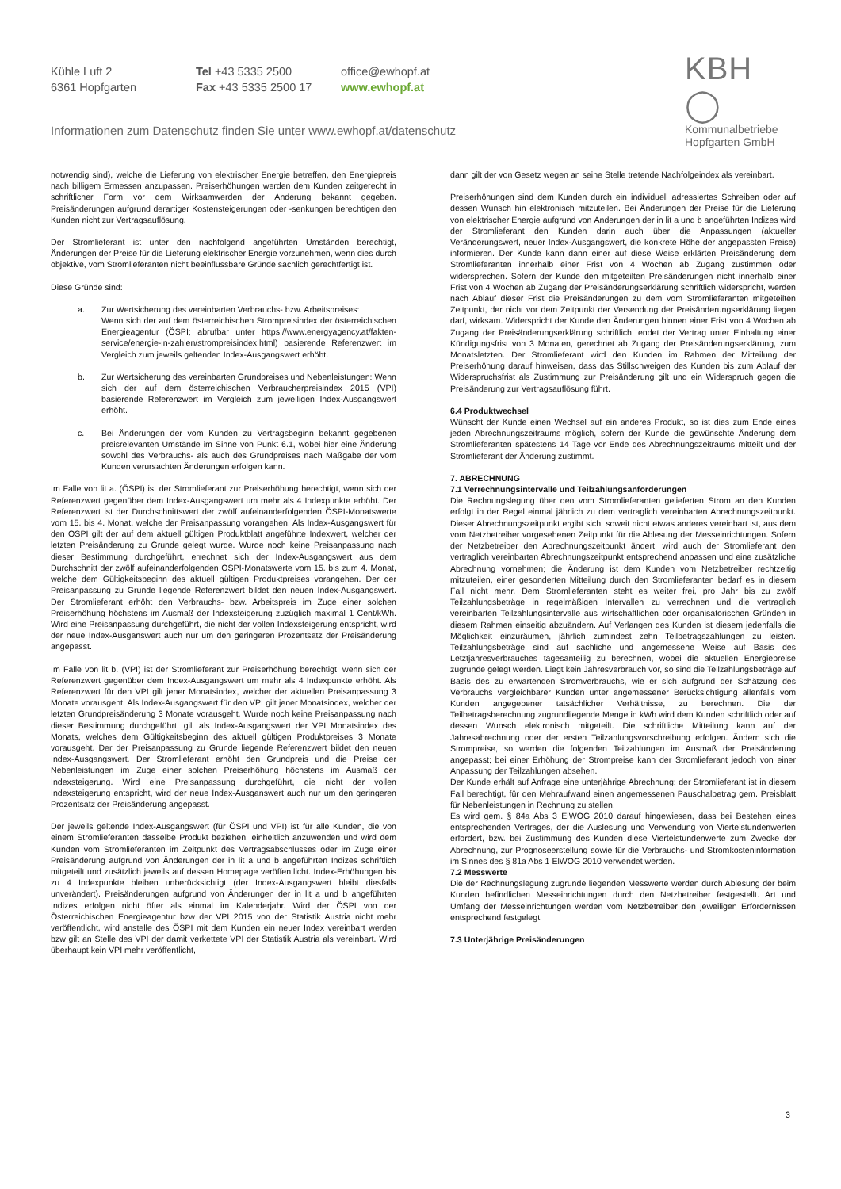KBH ◯
Kommunalbetriebe
Hopfgarten GmbH
Kühle Luft 2 Tel +43 5335 2500 office@ewhopf.at
6361 Hopfgarten Fax +43 5335 2500 17 www.ewhopf.at
Informationen zum Datenschutz finden Sie unter www.ewhopf.at/datenschutz
notwendig sind), welche die Lieferung von elektrischer Energie betreffen, den Energiepreis nach billigem Ermessen anzupassen. Preiserhöhungen werden dem Kunden zeitgerecht in schriftlicher Form vor dem Wirksamwerden der Änderung bekannt gegeben. Preisänderungen aufgrund derartiger Kostensteigerungen oder -senkungen berechtigen den Kunden nicht zur Vertragsauflösung.
Der Stromlieferant ist unter den nachfolgend angeführten Umständen berechtigt, Änderungen der Preise für die Lieferung elektrischer Energie vorzunehmen, wenn dies durch objektive, vom Stromlieferanten nicht beeinflussbare Gründe sachlich gerechtfertigt ist.
Diese Gründe sind:
a. Zur Wertsicherung des vereinbarten Verbrauchs- bzw. Arbeitspreises:
Wenn sich der auf dem österreichischen Strompreisindex der österreichischen Energieagentur (ÖSPI; abrufbar unter https://www.energyagency.at/fakten-service/energie-in-zahlen/strompreisindex.html) basierende Referenzwert im Vergleich zum jeweils geltenden Index-Ausgangswert erhöht.
b. Zur Wertsicherung des vereinbarten Grundpreises und Nebenleistungen: Wenn sich der auf dem österreichischen Verbraucherpreisindex 2015 (VPI) basierende Referenzwert im Vergleich zum jeweiligen Index-Ausgangswert erhöht.
c. Bei Änderungen der vom Kunden zu Vertragsbeginn bekannt gegebenen preisrelevanten Umstände im Sinne von Punkt 6.1, wobei hier eine Änderung sowohl des Verbrauchs- als auch des Grundpreises nach Maßgabe der vom Kunden verursachten Änderungen erfolgen kann.
Im Falle von lit a. (ÖSPI) ist der Stromlieferant zur Preiserhöhung berechtigt, wenn sich der Referenzwert gegenüber dem Index-Ausgangswert um mehr als 4 Indexpunkte erhöht. Der Referenzwert ist der Durchschnittswert der zwölf aufeinanderfolgenden ÖSPI-Monatswerte vom 15. bis 4. Monat, welche der Preisanpassung vorangehen. Als Index-Ausgangswert für den ÖSPI gilt der auf dem aktuell gültigen Produktblatt angeführte Indexwert, welcher der letzten Preisänderung zu Grunde gelegt wurde. Wurde noch keine Preisanpassung nach dieser Bestimmung durchgeführt, errechnet sich der Index-Ausgangswert aus dem Durchschnitt der zwölf aufeinanderfolgenden ÖSPI-Monatswerte vom 15. bis zum 4. Monat, welche dem Gültigkeitsbeginn des aktuell gültigen Produktpreises vorangehen. Der der Preisanpassung zu Grunde liegende Referenzwert bildet den neuen Index-Ausgangswert. Der Stromlieferant erhöht den Verbrauchs- bzw. Arbeitspreis im Zuge einer solchen Preiserhöhung höchstens im Ausmaß der Indexsteigerung zuzüglich maximal 1 Cent/kWh. Wird eine Preisanpassung durchgeführt, die nicht der vollen Indexsteigerung entspricht, wird der neue Index-Ausganswert auch nur um den geringeren Prozentsatz der Preisänderung angepasst.
Im Falle von lit b. (VPI) ist der Stromlieferant zur Preiserhöhung berechtigt, wenn sich der Referenzwert gegenüber dem Index-Ausgangswert um mehr als 4 Indexpunkte erhöht. Als Referenzwert für den VPI gilt jener Monatsindex, welcher der aktuellen Preisanpassung 3 Monate vorausgeht. Als Index-Ausgangswert für den VPI gilt jener Monatsindex, welcher der letzten Grundpreisänderung 3 Monate vorausgeht. Wurde noch keine Preisanpassung nach dieser Bestimmung durchgeführt, gilt als Index-Ausgangswert der VPI Monatsindex des Monats, welches dem Gültigkeitsbeginn des aktuell gültigen Produktpreises 3 Monate vorausgeht. Der der Preisanpassung zu Grunde liegende Referenzwert bildet den neuen Index-Ausgangswert. Der Stromlieferant erhöht den Grundpreis und die Preise der Nebenleistungen im Zuge einer solchen Preiserhöhung höchstens im Ausmaß der Indexsteigerung. Wird eine Preisanpassung durchgeführt, die nicht der vollen Indexsteigerung entspricht, wird der neue Index-Ausganswert auch nur um den geringeren Prozentsatz der Preisänderung angepasst.
Der jeweils geltende Index-Ausgangswert (für ÖSPI und VPI) ist für alle Kunden, die von einem Stromlieferanten dasselbe Produkt beziehen, einheitlich anzuwenden und wird dem Kunden vom Stromlieferanten im Zeitpunkt des Vertragsabschlusses oder im Zuge einer Preisänderung aufgrund von Änderungen der in lit a und b angeführten Indizes schriftlich mitgeteilt und zusätzlich jeweils auf dessen Homepage veröffentlicht. Index-Erhöhungen bis zu 4 Indexpunkte bleiben unberücksichtigt (der Index-Ausgangswert bleibt diesfalls unverändert). Preisänderungen aufgrund von Änderungen der in lit a und b angeführten Indizes erfolgen nicht öfter als einmal im Kalenderjahr. Wird der ÖSPI von der Österreichischen Energieagentur bzw der VPI 2015 von der Statistik Austria nicht mehr veröffentlicht, wird anstelle des ÖSPI mit dem Kunden ein neuer Index vereinbart werden bzw gilt an Stelle des VPI der damit verkettete VPI der Statistik Austria als vereinbart. Wird überhaupt kein VPI mehr veröffentlicht,
dann gilt der von Gesetz wegen an seine Stelle tretende Nachfolgeindex als vereinbart.
Preiserhöhungen sind dem Kunden durch ein individuell adressiertes Schreiben oder auf dessen Wunsch hin elektronisch mitzuteilen. Bei Änderungen der Preise für die Lieferung von elektrischer Energie aufgrund von Änderungen der in lit a und b angeführten Indizes wird der Stromlieferant den Kunden darin auch über die Anpassungen (aktueller Veränderungswert, neuer Index-Ausgangswert, die konkrete Höhe der angepassten Preise) informieren. Der Kunde kann dann einer auf diese Weise erklärten Preisänderung dem Stromlieferanten innerhalb einer Frist von 4 Wochen ab Zugang zustimmen oder widersprechen. Sofern der Kunde den mitgeteilten Preisänderungen nicht innerhalb einer Frist von 4 Wochen ab Zugang der Preisänderungserklärung schriftlich widerspricht, werden nach Ablauf dieser Frist die Preisänderungen zu dem vom Stromlieferanten mitgeteilten Zeitpunkt, der nicht vor dem Zeitpunkt der Versendung der Preisänderungserklärung liegen darf, wirksam. Widerspricht der Kunde den Änderungen binnen einer Frist von 4 Wochen ab Zugang der Preisänderungserklärung schriftlich, endet der Vertrag unter Einhaltung einer Kündigungsfrist von 3 Monaten, gerechnet ab Zugang der Preisänderungserklärung, zum Monatsletzten. Der Stromlieferant wird den Kunden im Rahmen der Mitteilung der Preiserhöhung darauf hinweisen, dass das Stillschweigen des Kunden bis zum Ablauf der Widerspruchsfrist als Zustimmung zur Preisänderung gilt und ein Widerspruch gegen die Preisänderung zur Vertragsauflösung führt.
6.4 Produktwechsel
Wünscht der Kunde einen Wechsel auf ein anderes Produkt, so ist dies zum Ende eines jeden Abrechnungszeitraums möglich, sofern der Kunde die gewünschte Änderung dem Stromlieferanten spätestens 14 Tage vor Ende des Abrechnungszeitraums mitteilt und der Stromlieferant der Änderung zustimmt.
7. ABRECHNUNG
7.1 Verrechnungsintervalle und Teilzahlungsanforderungen
Die Rechnungslegung über den vom Stromlieferanten gelieferten Strom an den Kunden erfolgt in der Regel einmal jährlich zu dem vertraglich vereinbarten Abrechnungszeitpunkt. Dieser Abrechnungszeitpunkt ergibt sich, soweit nicht etwas anderes vereinbart ist, aus dem vom Netzbetreiber vorgesehenen Zeitpunkt für die Ablesung der Messeinrichtungen. Sofern der Netzbetreiber den Abrechnungszeitpunkt ändert, wird auch der Stromlieferant den vertraglich vereinbarten Abrechnungszeitpunkt entsprechend anpassen und eine zusätzliche Abrechnung vornehmen; die Änderung ist dem Kunden vom Netzbetreiber rechtzeitig mitzuteilen, einer gesonderten Mitteilung durch den Stromlieferanten bedarf es in diesem Fall nicht mehr. Dem Stromlieferanten steht es weiter frei, pro Jahr bis zu zwölf Teilzahlungsbeträge in regelmäßigen Intervallen zu verrechnen und die vertraglich vereinbarten Teilzahlungsintervalle aus wirtschaftlichen oder organisatorischen Gründen in diesem Rahmen einseitig abzuändern. Auf Verlangen des Kunden ist diesem jedenfalls die Möglichkeit einzuräumen, jährlich zumindest zehn Teilbetragszahlungen zu leisten. Teilzahlungsbeträge sind auf sachliche und angemessene Weise auf Basis des Letztjahresverbrauches tagesanteilig zu berechnen, wobei die aktuellen Energiepreise zugrunde gelegt werden. Liegt kein Jahresverbrauch vor, so sind die Teilzahlungsbeträge auf Basis des zu erwartenden Stromverbrauchs, wie er sich aufgrund der Schätzung des Verbrauchs vergleichbarer Kunden unter angemessener Berücksichtigung allenfalls vom Kunden angegebener tatsächlicher Verhältnisse, zu berechnen. Die der Teilbetragsberechnung zugrundliegende Menge in kWh wird dem Kunden schriftlich oder auf dessen Wunsch elektronisch mitgeteilt. Die schriftliche Mitteilung kann auf der Jahresabrechnung oder der ersten Teilzahlungsvorschreibung erfolgen. Ändern sich die Strompreise, so werden die folgenden Teilzahlungen im Ausmaß der Preisänderung angepasst; bei einer Erhöhung der Strompreise kann der Stromlieferant jedoch von einer Anpassung der Teilzahlungen absehen.
Der Kunde erhält auf Anfrage eine unterjährige Abrechnung; der Stromlieferant ist in diesem Fall berechtigt, für den Mehraufwand einen angemessenen Pauschalbetrag gem. Preisblatt für Nebenleistungen in Rechnung zu stellen.
Es wird gem. § 84a Abs 3 ElWOG 2010 darauf hingewiesen, dass bei Bestehen eines entsprechenden Vertrages, der die Auslesung und Verwendung von Viertelstundenwerten erfordert, bzw. bei Zustimmung des Kunden diese Viertelstundenwerte zum Zwecke der Abrechnung, zur Prognoseerstellung sowie für die Verbrauchs- und Stromkosteninformation im Sinnes des § 81a Abs 1 ElWOG 2010 verwendet werden.
7.2 Messwerte
Die der Rechnungslegung zugrunde liegenden Messwerte werden durch Ablesung der beim Kunden befindlichen Messeinrichtungen durch den Netzbetreiber festgestellt. Art und Umfang der Messeinrichtungen werden vom Netzbetreiber den jeweiligen Erfordernissen entsprechend festgelegt.
7.3 Unterjährige Preisänderungen
3